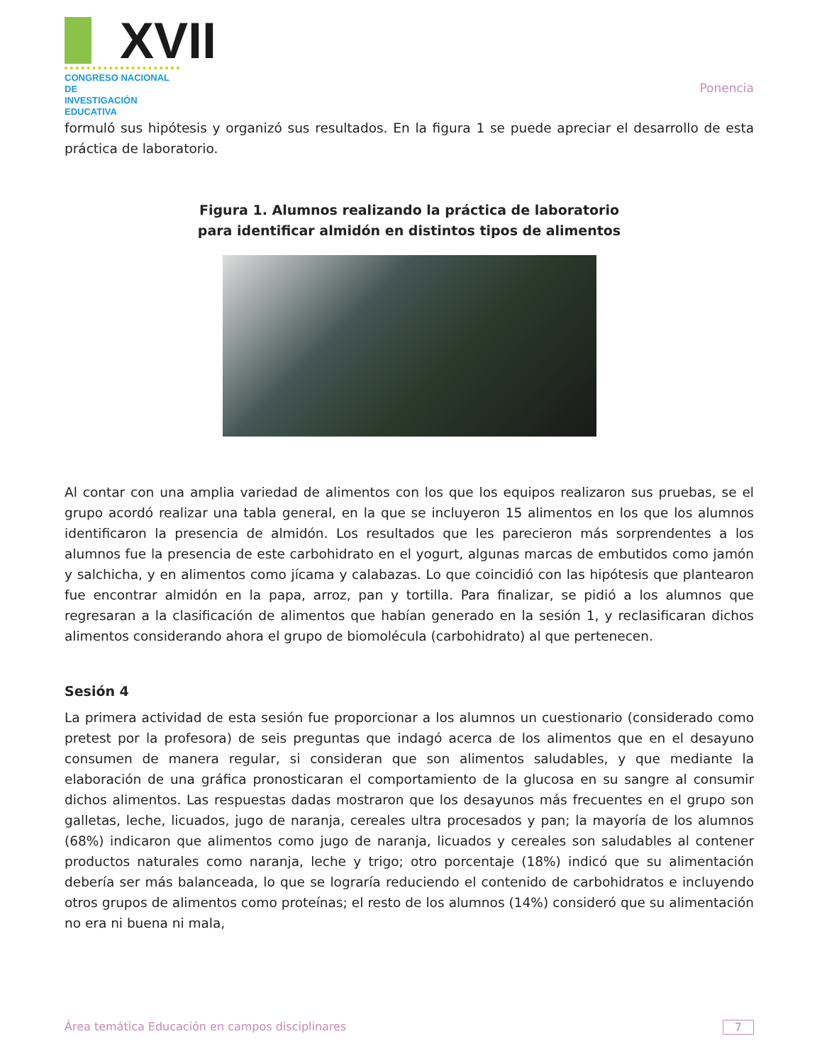XVII
CONGRESO NACIONAL DE
INVESTIGACIÓN EDUCATIVA
Ponencia
formuló sus hipótesis y organizó sus resultados. En la figura 1 se puede apreciar el desarrollo de esta práctica de laboratorio.
Figura 1. Alumnos realizando la práctica de laboratorio
para identificar almidón en distintos tipos de alimentos
Al contar con una amplia variedad de alimentos con los que los equipos realizaron sus pruebas, se el grupo acordó realizar una tabla general, en la que se incluyeron 15 alimentos en los que los alumnos identificaron la presencia de almidón. Los resultados que les parecieron más sorprendentes a los alumnos fue la presencia de este carbohidrato en el yogurt, algunas marcas de embutidos como jamón y salchicha, y en alimentos como jícama y calabazas. Lo que coincidió con las hipótesis que plantearon fue encontrar almidón en la papa, arroz, pan y tortilla. Para finalizar, se pidió a los alumnos que regresaran a la clasificación de alimentos que habían generado en la sesión 1, y reclasificaran dichos alimentos considerando ahora el grupo de biomolécula (carbohidrato) al que pertenecen.
Sesión 4
La primera actividad de esta sesión fue proporcionar a los alumnos un cuestionario (considerado como pretest por la profesora) de seis preguntas que indagó acerca de los alimentos que en el desayuno consumen de manera regular, si consideran que son alimentos saludables, y que mediante la elaboración de una gráfica pronosticaran el comportamiento de la glucosa en su sangre al consumir dichos alimentos. Las respuestas dadas mostraron que los desayunos más frecuentes en el grupo son galletas, leche, licuados, jugo de naranja, cereales ultra procesados y pan; la mayoría de los alumnos (68%) indicaron que alimentos como jugo de naranja, licuados y cereales son saludables al contener productos naturales como naranja, leche y trigo; otro porcentaje (18%) indicó que su alimentación debería ser más balanceada, lo que se lograría reduciendo el contenido de carbohidratos e incluyendo otros grupos de alimentos como proteínas; el resto de los alumnos (14%) consideró que su alimentación no era ni buena ni mala,
Área temática Educación en campos disciplinares 7